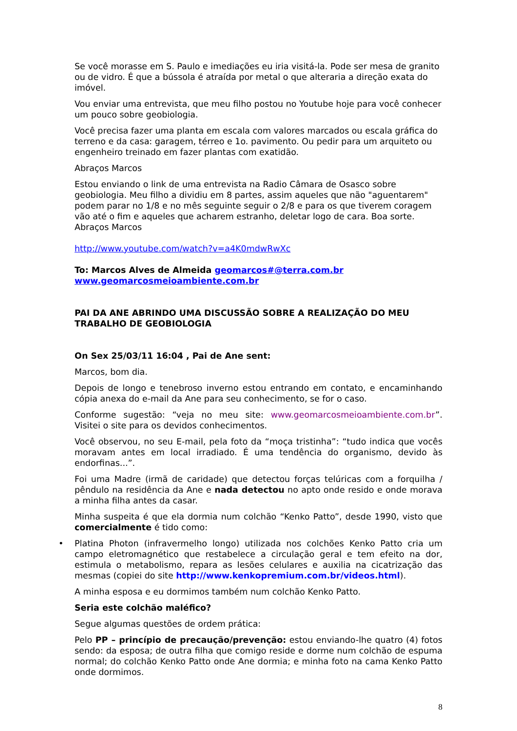Se você morasse em S. Paulo e imediações eu iria visitá-la. Pode ser mesa de granito ou de vidro. É que a bússola é atraída por metal o que alteraria a direção exata do imóvel.
Vou enviar uma entrevista, que meu filho postou no Youtube hoje para você conhecer um pouco sobre geobiologia.
Você precisa fazer uma planta em escala com valores marcados ou escala gráfica do terreno e da casa: garagem, térreo e 1o. pavimento. Ou pedir para um arquiteto ou engenheiro treinado em fazer plantas com exatidão.
Abraços Marcos
Estou enviando o link de uma entrevista na Radio Câmara de Osasco sobre geobiologia. Meu filho a dividiu em 8 partes, assim aqueles que não "aguentarem" podem parar no 1/8 e no mês seguinte seguir o 2/8 e para os que tiverem coragem vão até o fim e aqueles que acharem estranho, deletar logo de cara. Boa sorte.
Abraços Marcos
http://www.youtube.com/watch?v=a4K0mdwRwXc
To: Marcos Alves de Almeida geomarcos#@terra.com.br
www.geomarcosmeioambiente.com.br
PAI DA ANE ABRINDO UMA DISCUSSÃO SOBRE A REALIZAÇÃO DO MEU TRABALHO DE GEOBIOLOGIA
On Sex 25/03/11 16:04 , Pai de Ane sent:
Marcos, bom dia.
Depois de longo e tenebroso inverno estou entrando em contato, e encaminhando cópia anexa do e-mail da Ane para seu conhecimento, se for o caso.
Conforme sugestão: “veja no meu site: www.geomarcosmeioambiente.com.br”. Visitei o site para os devidos conhecimentos.
Você observou, no seu E-mail, pela foto da “moça tristinha”: “tudo indica que vocês moravam antes em local irradiado. É uma tendência do organismo, devido às endorfinas...”.
Foi uma Madre (irmã de caridade) que detectou forças telúricas com a forquilha / pêndulo na residência da Ane e nada detectou no apto onde resido e onde morava a minha filha antes da casar.
Minha suspeita é que ela dormia num colchão “Kenko Patto”, desde 1990, visto que comercialmente é tido como:
• Platina Photon (infravermelho longo) utilizada nos colchões Kenko Patto cria um campo eletromagnético que restabelece a circulação geral e tem efeito na dor, estimula o metabolismo, repara as lesões celulares e auxilia na cicatrização das mesmas (copiei do site http://www.kenkopremium.com.br/videos.html).
A minha esposa e eu dormimos também num colchão Kenko Patto.
Seria este colchão maléfico?
Segue algumas questões de ordem prática:
Pelo PP – princípio de precaução/prevenção: estou enviando-lhe quatro (4) fotos sendo: da esposa; de outra filha que comigo reside e dorme num colchão de espuma normal; do colchão Kenko Patto onde Ane dormia; e minha foto na cama Kenko Patto onde dormimos.
8